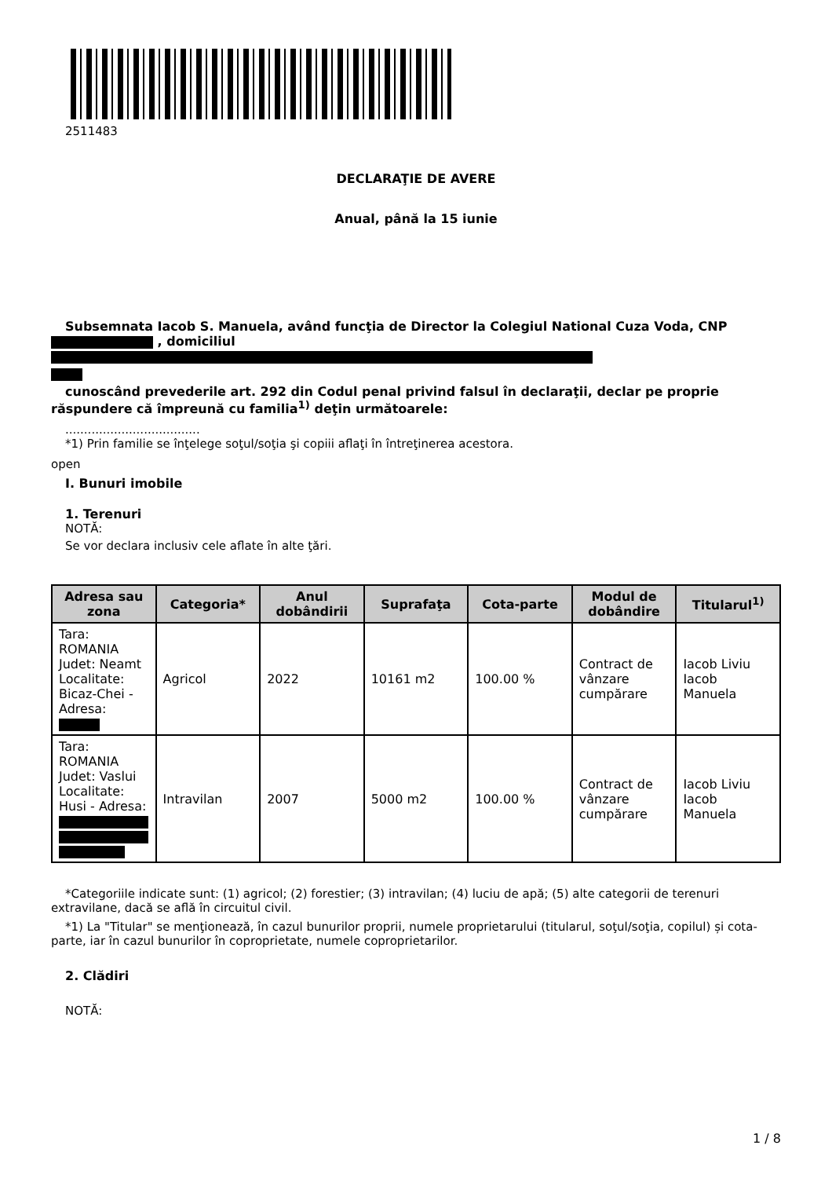2511483
DECLARAŢIE DE AVERE
Anual, până la 15 iunie
Subsemnata Iacob S. Manuela, având funcţia de Director la Colegiul National Cuza Voda, CNP
, domiciliul
cunoscând prevederile art. 292 din Codul penal privind falsul în declaraţii, declar pe proprie răspundere că împreună cu familia<sup>1)</sup> deţin următoarele:
....................................
*1) Prin familie se înţelege soţul/soţia şi copiii aflaţi în întreţinerea acestora.
open
I. Bunuri imobile
1. Terenuri
NOTĂ:
Se vor declara inclusiv cele aflate în alte ţări.
| Adresa sau zona | Categoria* | Anul dobândirii | Suprafaţa | Cota-parte | Modul de dobândire | Titularul<sup>1)</sup> |
| --- | --- | --- | --- | --- | --- | --- |
| Tara: ROMANIA Judet: Neamt Localitate: Bicaz-Chei - Adresa: | Agricol | 2022 | 10161 m2 | 100.00 % | Contract de vânzare cumpărare | Iacob Liviu Iacob Manuela |
| Tara: ROMANIA Judet: Vaslui Localitate: Husi - Adresa: | Intravilan | 2007 | 5000 m2 | 100.00 % | Contract de vânzare cumpărare | Iacob Liviu Iacob Manuela |
*Categoriile indicate sunt: (1) agricol; (2) forestier; (3) intravilan; (4) luciu de apă; (5) alte categorii de terenuri extravilane, dacă se află în circuitul civil.
*1) La "Titular" se menţionează, în cazul bunurilor proprii, numele proprietarului (titularul, soţul/soţia, copilul) și cota-parte, iar în cazul bunurilor în coproprietate, numele coproprietarilor.
2. Clădiri
NOTĂ:
1 / 8